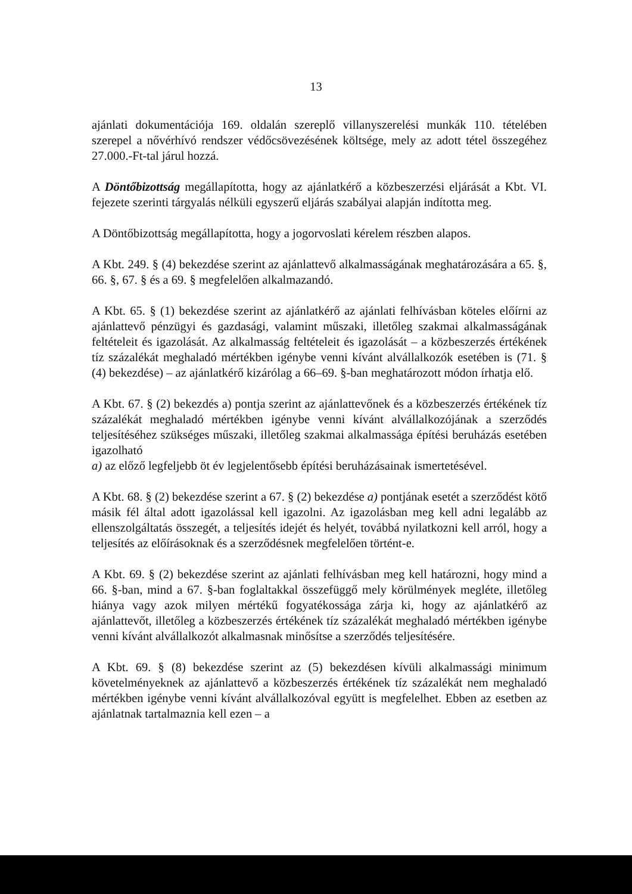13
ajánlati dokumentációja 169. oldalán szereplő villanyszerelési munkák 110. tételében szerepel a nővérhívó rendszer védőcsövezésének költsége, mely az adott tétel összegéhez 27.000.-Ft-tal járul hozzá.
A Döntőbizottság megállapította, hogy az ajánlatkérő a közbeszerzési eljárását a Kbt. VI. fejezete szerinti tárgyalás nélküli egyszerű eljárás szabályai alapján indította meg.
A Döntőbizottság megállapította, hogy a jogorvoslati kérelem részben alapos.
A Kbt. 249. § (4) bekezdése szerint az ajánlattevő alkalmasságának meghatározására a 65. §, 66. §, 67. § és a 69. § megfelelően alkalmazandó.
A Kbt. 65. § (1) bekezdése szerint az ajánlatkérő az ajánlati felhívásban köteles előírni az ajánlattevő pénzügyi és gazdasági, valamint műszaki, illetőleg szakmai alkalmasságának feltételeit és igazolását. Az alkalmasság feltételeit és igazolását – a közbeszerzés értékének tíz százalékát meghaladó mértékben igénybe venni kívánt alvállalkozók esetében is (71. § (4) bekezdése) – az ajánlatkérő kizárólag a 66–69. §-ban meghatározott módon írhatja elő.
A Kbt. 67. § (2) bekezdés a) pontja szerint az ajánlattevőnek és a közbeszerzés értékének tíz százalékát meghaladó mértékben igénybe venni kívánt alvállalkozójának a szerződés teljesítéséhez szükséges műszaki, illetőleg szakmai alkalmassága építési beruházás esetében igazolható
a) az előző legfeljebb öt év legjelentősebb építési beruházásainak ismertetésével.
A Kbt. 68. § (2) bekezdése szerint a 67. § (2) bekezdése a) pontjának esetét a szerződést kötő másik fél által adott igazolással kell igazolni. Az igazolásban meg kell adni legalább az ellenszolgáltatás összegét, a teljesítés idejét és helyét, továbbá nyilatkozni kell arról, hogy a teljesítés az előírásoknak és a szerződésnek megfelelően történt-e.
A Kbt. 69. § (2) bekezdése szerint az ajánlati felhívásban meg kell határozni, hogy mind a 66. §-ban, mind a 67. §-ban foglaltakkal összefüggő mely körülmények megléte, illetőleg hiánya vagy azok milyen mértékű fogyatékossága zárja ki, hogy az ajánlatkérő az ajánlattevőt, illetőleg a közbeszerzés értékének tíz százalékát meghaladó mértékben igénybe venni kívánt alvállalkozót alkalmasnak minősítse a szerződés teljesítésére.
A Kbt. 69. § (8) bekezdése szerint az (5) bekezdésen kívüli alkalmassági minimum követelményeknek az ajánlattevő a közbeszerzés értékének tíz százalékát nem meghaladó mértékben igénybe venni kívánt alvállalkozóval együtt is megfelelhet. Ebben az esetben az ajánlatnak tartalmaznia kell ezen – a